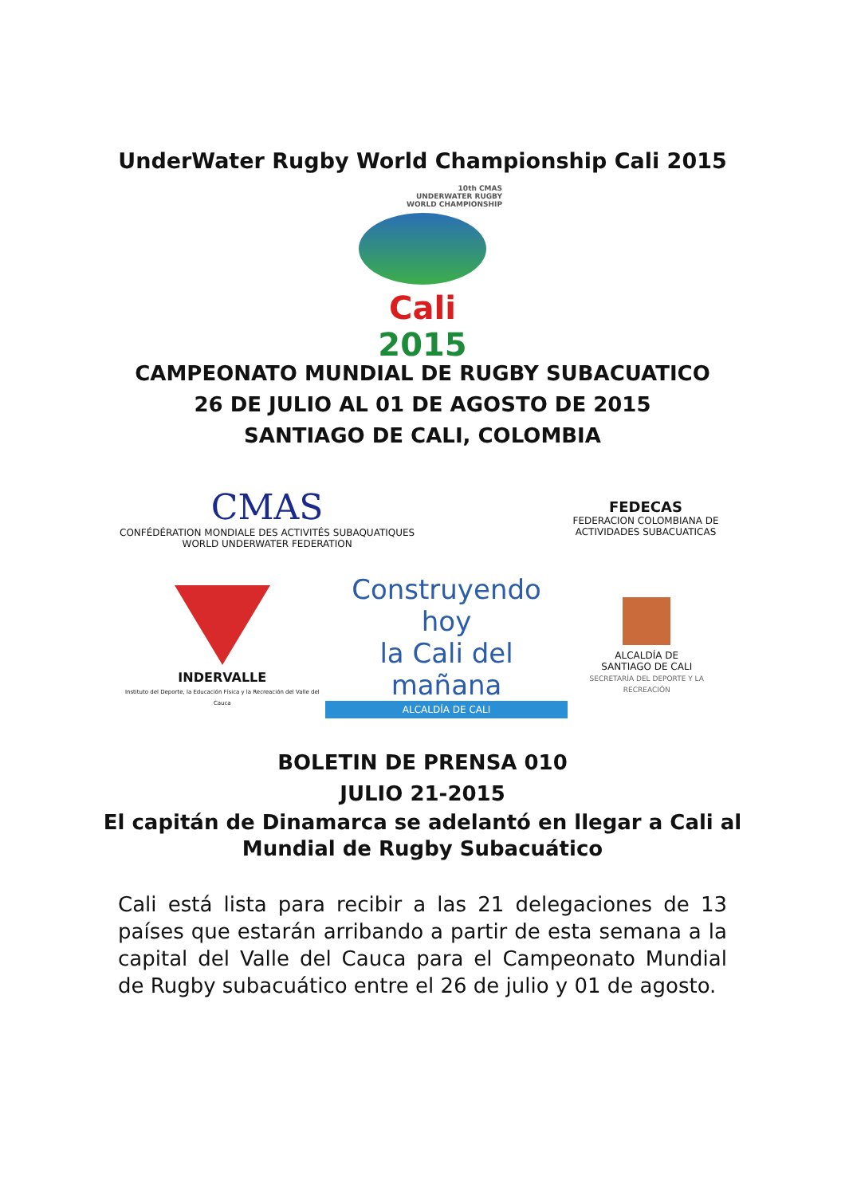UnderWater Rugby World Championship Cali 2015
10th CMAS
UNDERWATER RUGBY
WORLD CHAMPIONSHIP
Cali 2015
CAMPEONATO MUNDIAL DE RUGBY SUBACUATICO
26 DE JULIO AL 01 DE AGOSTO DE 2015
SANTIAGO DE CALI, COLOMBIA
CMAS
CONFÉDÉRATION MONDIALE DES ACTIVITÉS SUBAQUATIQUES
WORLD UNDERWATER FEDERATION
FEDECAS
FEDERACION COLOMBIANA DE ACTIVIDADES SUBACUATICAS
INDERVALLE
Instituto del Deporte, la Educación Física y la Recreación del Valle del Cauca
Construyendo hoy
la Cali del mañana
ALCALDÍA DE CALI
ALCALDÍA DE
SANTIAGO DE CALI
SECRETARÍA DEL DEPORTE Y LA RECREACIÓN
BOLETIN DE PRENSA 010
JULIO 21-2015
El capitán de Dinamarca se adelantó en llegar a Cali al
Mundial de Rugby Subacuático
Cali está lista para recibir a las 21 delegaciones de 13 países que estarán arribando a partir de esta semana a la capital del Valle del Cauca para el Campeonato Mundial de Rugby subacuático entre el 26 de julio y 01 de agosto.